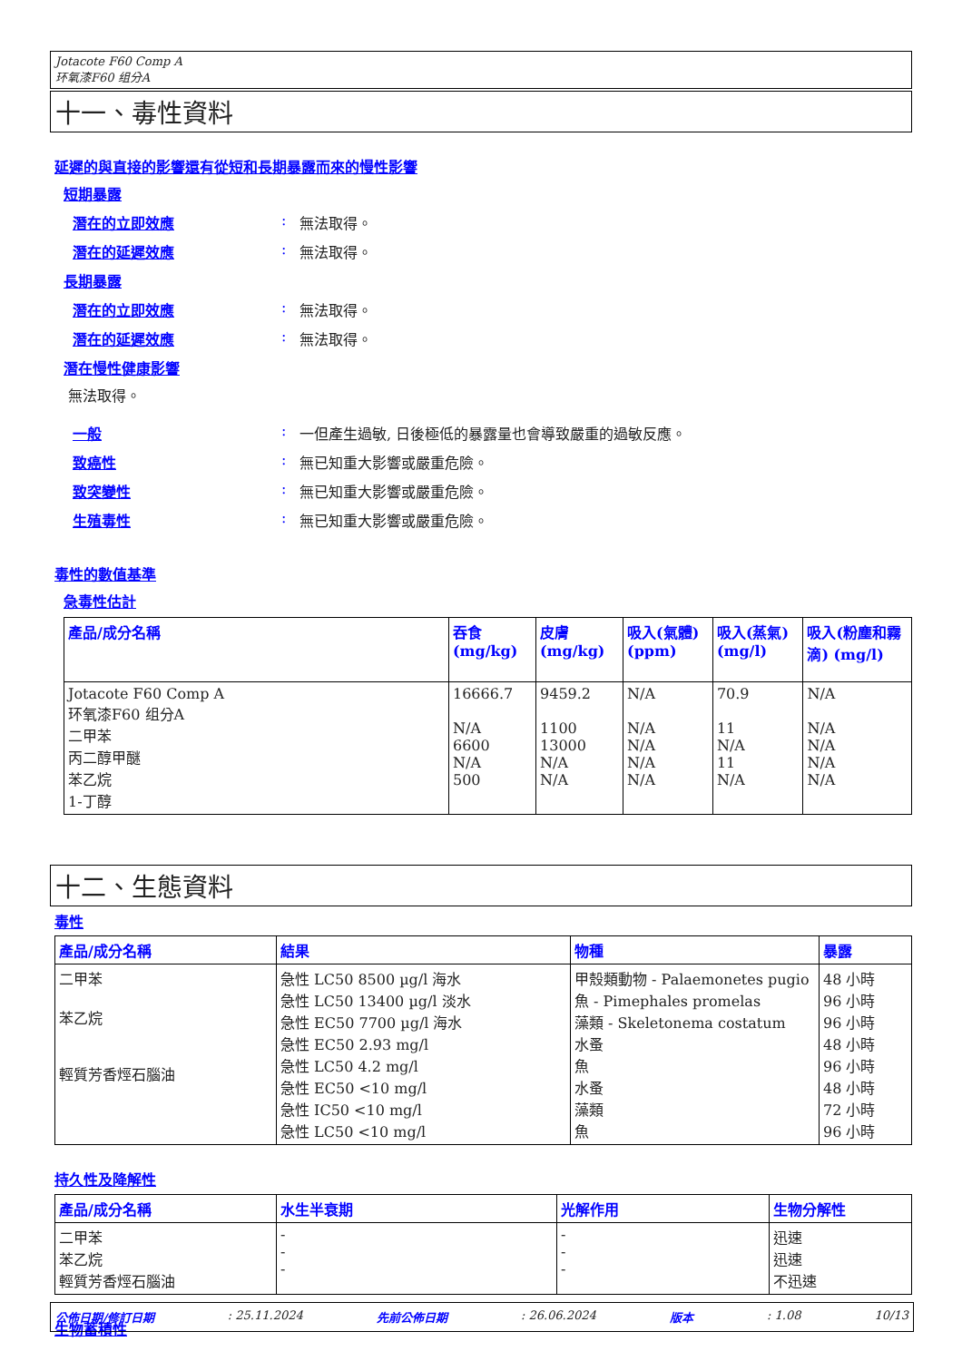Jotacote F60 Comp A
环氧漆F60 组分A
十一、毒性資料
延遲的與直接的影響還有從短和長期暴露而來的慢性影響
短期暴露
潛在的立即效應: 無法取得。
潛在的延遲效應: 無法取得。
長期暴露
潛在的立即效應: 無法取得。
潛在的延遲效應: 無法取得。
潛在慢性健康影響
無法取得。
一般: 一但產生過敏, 日後極低的暴露量也會導致嚴重的過敏反應。
致癌性: 無已知重大影響或嚴重危險。
致突變性: 無已知重大影響或嚴重危險。
生殖毒性: 無已知重大影響或嚴重危險。
毒性的數值基準
急毒性估計
| 產品/成分名稱 | 吞食 (mg/kg) | 皮膚 (mg/kg) | 吸入(氣體) (ppm) | 吸入(蒸氣) (mg/l) | 吸入(粉塵和霧滴) (mg/l) |
| --- | --- | --- | --- | --- | --- |
| Jotacote F60 Comp A 环氧漆F60 组分A 二甲苯 丙二醇甲醚 苯乙烷 1-丁醇 | 16666.7 N/A 6600 N/A 500 | 9459.2 1100 13000 N/A N/A | N/A N/A N/A N/A N/A | 70.9 11 N/A 11 N/A | N/A N/A N/A N/A N/A |
十二、生態資料
毒性
| 產品/成分名稱 | 結果 | 物種 | 暴露 |
| --- | --- | --- | --- |
| 二甲苯 苯乙烷 輕質芳香烴石腦油 | 急性 LC50 8500 µg/l 海水 急性 LC50 13400 µg/l 淡水 急性 EC50 7700 µg/l 海水 急性 EC50 2.93 mg/l 急性 LC50 4.2 mg/l 急性 EC50 <10 mg/l 急性 IC50 <10 mg/l 急性 LC50 <10 mg/l | 甲殼類動物 - Palaemonetes pugio 魚 - Pimephales promelas 藻類 - Skeletonema costatum 水蚤 魚 水蚤 藻類 魚 | 48 小時 96 小時 96 小時 48 小時 96 小時 48 小時 72 小時 96 小時 |
持久性及降解性
| 產品/成分名稱 | 水生半衰期 | 光解作用 | 生物分解性 |
| --- | --- | --- | --- |
| 二甲苯 苯乙烷 輕質芳香烴石腦油 | - - - | - - - | 迅速 迅速 不迅速 |
生物蓄積性
公佈日期/修訂日期: 25.11.2024 先前公佈日期: 26.06.2024 版本: 1.08 10/13